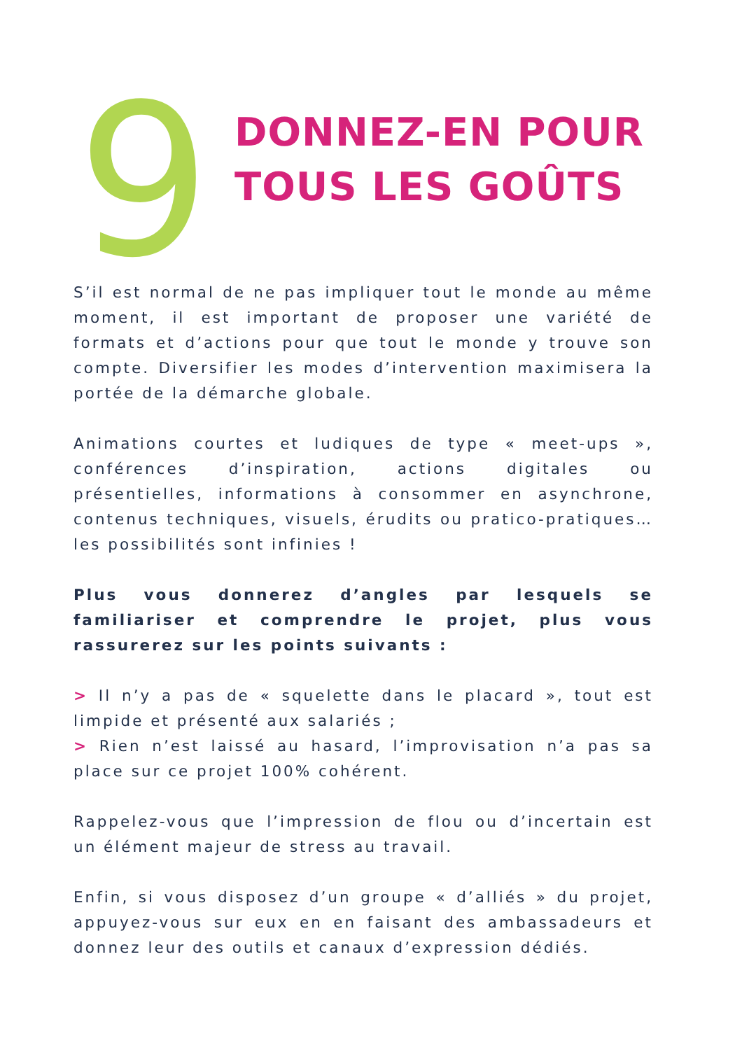9
DONNEZ-EN POUR
TOUS LES GOÛTS
S’il est normal de ne pas impliquer tout le monde au même moment, il est important de proposer une variété de formats et d’actions pour que tout le monde y trouve son compte. Diversifier les modes d’intervention maximisera la portée de la démarche globale.
Animations courtes et ludiques de type « meet-ups », conférences d’inspiration, actions digitales ou présentielles, informations à consommer en asynchrone, contenus techniques, visuels, érudits ou pratico-pratiques… les possibilités sont infinies !
Plus vous donnerez d’angles par lesquels se familiariser et comprendre le projet, plus vous rassurerez sur les points suivants :
> Il n’y a pas de « squelette dans le placard », tout est limpide et présenté aux salariés ;
> Rien n’est laissé au hasard, l’improvisation n’a pas sa place sur ce projet 100% cohérent.
Rappelez-vous que l’impression de flou ou d’incertain est un élément majeur de stress au travail.
Enfin, si vous disposez d’un groupe « d’alliés » du projet, appuyez-vous sur eux en en faisant des ambassadeurs et donnez leur des outils et canaux d’expression dédiés.